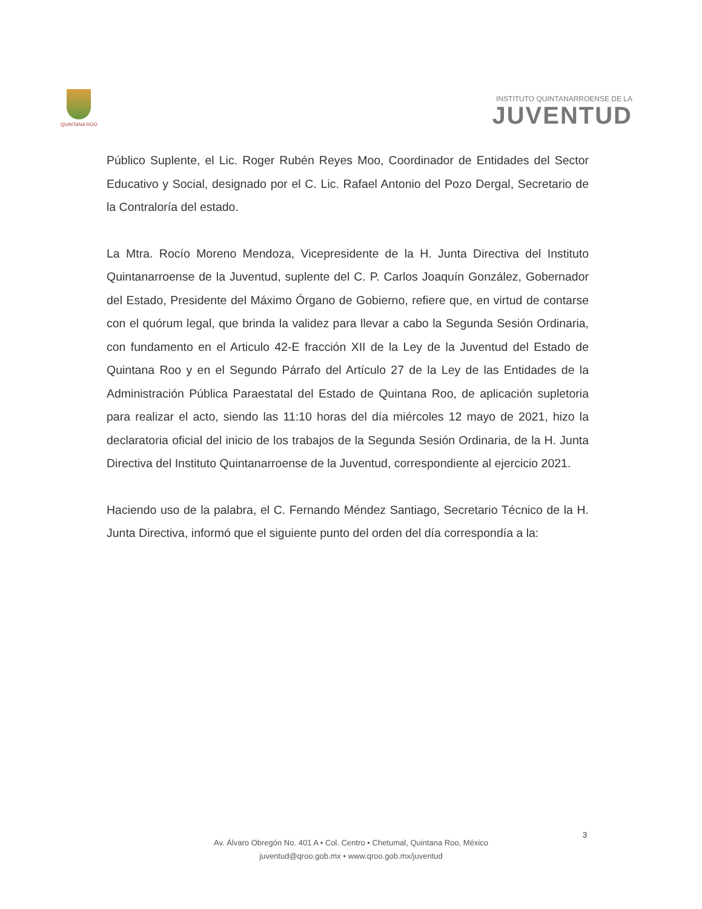QUINTANA ROO
INSTITUTO QUINTANARROENSE DE LA
JUVENTUD
Público Suplente, el Lic. Roger Rubén Reyes Moo, Coordinador de Entidades del Sector Educativo y Social, designado por el C. Lic. Rafael Antonio del Pozo Dergal, Secretario de la Contraloría del estado.
La Mtra. Rocío Moreno Mendoza, Vicepresidente de la H. Junta Directiva del Instituto Quintanarroense de la Juventud, suplente del C. P. Carlos Joaquín González, Gobernador del Estado, Presidente del Máximo Órgano de Gobierno, refiere que, en virtud de contarse con el quórum legal, que brinda la validez para llevar a cabo la Segunda Sesión Ordinaria, con fundamento en el Articulo 42-E fracción XII de la Ley de la Juventud del Estado de Quintana Roo y en el Segundo Párrafo del Artículo 27 de la Ley de las Entidades de la Administración Pública Paraestatal del Estado de Quintana Roo, de aplicación supletoria para realizar el acto, siendo las 11:10 horas del día miércoles 12 mayo de 2021, hizo la declaratoria oficial del inicio de los trabajos de la Segunda Sesión Ordinaria, de la H. Junta Directiva del Instituto Quintanarroense de la Juventud, correspondiente al ejercicio 2021.
Haciendo uso de la palabra, el C. Fernando Méndez Santiago, Secretario Técnico de la H. Junta Directiva, informó que el siguiente punto del orden del día correspondía a la:
3
Av. Álvaro Obregón No. 401 A • Col. Centro • Chetumal, Quintana Roo, México
juventud@qroo.gob.mx • www.qroo.gob.mx/juventud